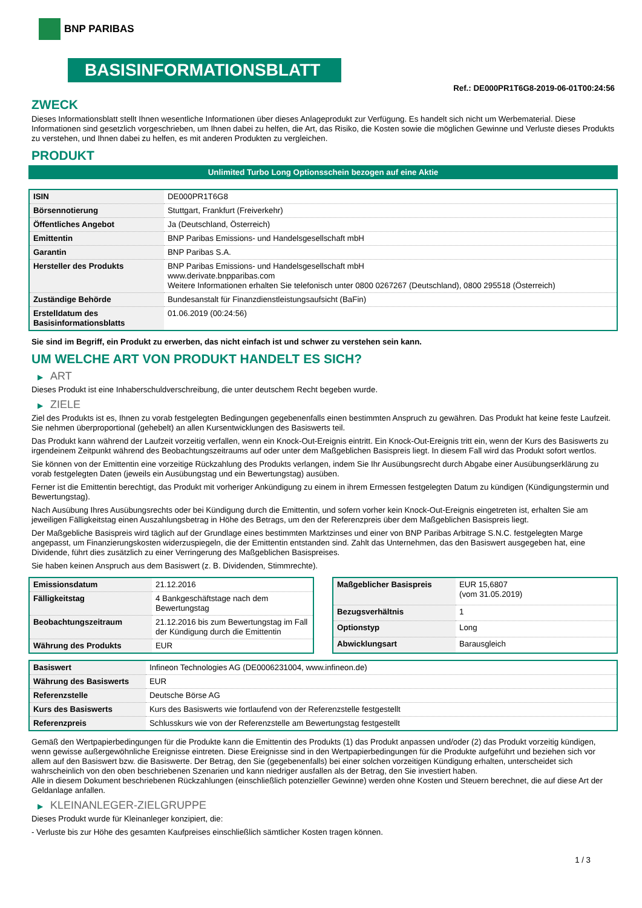BNP PARIBAS
BASISINFORMATIONSBLATT
Ref.: DE000PR1T6G8-2019-06-01T00:24:56
ZWECK
Dieses Informationsblatt stellt Ihnen wesentliche Informationen über dieses Anlageprodukt zur Verfügung. Es handelt sich nicht um Werbematerial. Diese Informationen sind gesetzlich vorgeschrieben, um Ihnen dabei zu helfen, die Art, das Risiko, die Kosten sowie die möglichen Gewinne und Verluste dieses Produkts zu verstehen, und Ihnen dabei zu helfen, es mit anderen Produkten zu vergleichen.
PRODUKT
Unlimited Turbo Long Optionsschein bezogen auf eine Aktie
| ISIN | DE000PR1T6G8 |
| Börsennotierung | Stuttgart, Frankfurt (Freiverkehr) |
| Öffentliches Angebot | Ja (Deutschland, Österreich) |
| Emittentin | BNP Paribas Emissions- und Handelsgesellschaft mbH |
| Garantin | BNP Paribas S.A. |
| Hersteller des Produkts | BNP Paribas Emissions- und Handelsgesellschaft mbH www.derivate.bnpparibas.com Weitere Informationen erhalten Sie telefonisch unter 0800 0267267 (Deutschland), 0800 295518 (Österreich) |
| Zuständige Behörde | Bundesanstalt für Finanzdienstleistungsaufsicht (BaFin) |
| Erstelldatum des Basisinformationsblatts | 01.06.2019 (00:24:56) |
Sie sind im Begriff, ein Produkt zu erwerben, das nicht einfach ist und schwer zu verstehen sein kann.
UM WELCHE ART VON PRODUKT HANDELT ES SICH?
▶ ART
Dieses Produkt ist eine Inhaberschuldverschreibung, die unter deutschem Recht begeben wurde.
▶ ZIELE
Ziel des Produkts ist es, Ihnen zu vorab festgelegten Bedingungen gegebenenfalls einen bestimmten Anspruch zu gewähren. Das Produkt hat keine feste Laufzeit. Sie nehmen überproportional (gehebelt) an allen Kursentwicklungen des Basiswerts teil.
Das Produkt kann während der Laufzeit vorzeitig verfallen, wenn ein Knock-Out-Ereignis eintritt. Ein Knock-Out-Ereignis tritt ein, wenn der Kurs des Basiswerts zu irgendeinem Zeitpunkt während des Beobachtungszeitraums auf oder unter dem Maßgeblichen Basispreis liegt. In diesem Fall wird das Produkt sofort wertlos.
Sie können von der Emittentin eine vorzeitige Rückzahlung des Produkts verlangen, indem Sie Ihr Ausübungsrecht durch Abgabe einer Ausübungserklärung zu vorab festgelegten Daten (jeweils ein Ausübungstag und ein Bewertungstag) ausüben.
Ferner ist die Emittentin berechtigt, das Produkt mit vorheriger Ankündigung zu einem in ihrem Ermessen festgelegten Datum zu kündigen (Kündigungstermin und Bewertungstag).
Nach Ausübung Ihres Ausübungsrechts oder bei Kündigung durch die Emittentin, und sofern vorher kein Knock-Out-Ereignis eingetreten ist, erhalten Sie am jeweiligen Fälligkeitstag einen Auszahlungsbetrag in Höhe des Betrags, um den der Referenzpreis über dem Maßgeblichen Basispreis liegt.
Der Maßgebliche Basispreis wird täglich auf der Grundlage eines bestimmten Marktzinses und einer von BNP Paribas Arbitrage S.N.C. festgelegten Marge angepasst, um Finanzierungskosten widerzuspiegeln, die der Emittentin entstanden sind. Zahlt das Unternehmen, das den Basiswert ausgegeben hat, eine Dividende, führt dies zusätzlich zu einer Verringerung des Maßgeblichen Basispreises.
Sie haben keinen Anspruch aus dem Basiswert (z. B. Dividenden, Stimmrechte).
| Emissionsdatum | 21.12.2016 |
| Fälligkeitstag | 4 Bankgeschäftstage nach dem Bewertungstag |
| Beobachtungszeitraum | 21.12.2016 bis zum Bewertungstag im Fall der Kündigung durch die Emittentin |
| Währung des Produkts | EUR |
| Maßgeblicher Basispreis | EUR 15,6807 (vom 31.05.2019) |
| Bezugsverhältnis | 1 |
| Optionstyp | Long |
| Abwicklungsart | Barausgleich |
| Basiswert | Infineon Technologies AG (DE0006231004, www.infineon.de) |
| Währung des Basiswerts | EUR |
| Referenzstelle | Deutsche Börse AG |
| Kurs des Basiswerts | Kurs des Basiswerts wie fortlaufend von der Referenzstelle festgestellt |
| Referenzpreis | Schlusskurs wie von der Referenzstelle am Bewertungstag festgestellt |
Gemäß den Wertpapierbedingungen für die Produkte kann die Emittentin des Produkts (1) das Produkt anpassen und/oder (2) das Produkt vorzeitig kündigen, wenn gewisse außergewöhnliche Ereignisse eintreten. Diese Ereignisse sind in den Wertpapierbedingungen für die Produkte aufgeführt und beziehen sich vor allem auf den Basiswert bzw. die Basiswerte. Der Betrag, den Sie (gegebenenfalls) bei einer solchen vorzeitigen Kündigung erhalten, unterscheidet sich wahrscheinlich von den oben beschriebenen Szenarien und kann niedriger ausfallen als der Betrag, den Sie investiert haben.
Alle in diesem Dokument beschriebenen Rückzahlungen (einschließlich potenzieller Gewinne) werden ohne Kosten und Steuern berechnet, die auf diese Art der Geldanlage anfallen.
▶ KLEINANLEGER-ZIELGRUPPE
Dieses Produkt wurde für Kleinanleger konzipiert, die:
- Verluste bis zur Höhe des gesamten Kaufpreises einschließlich sämtlicher Kosten tragen können.
1 / 3